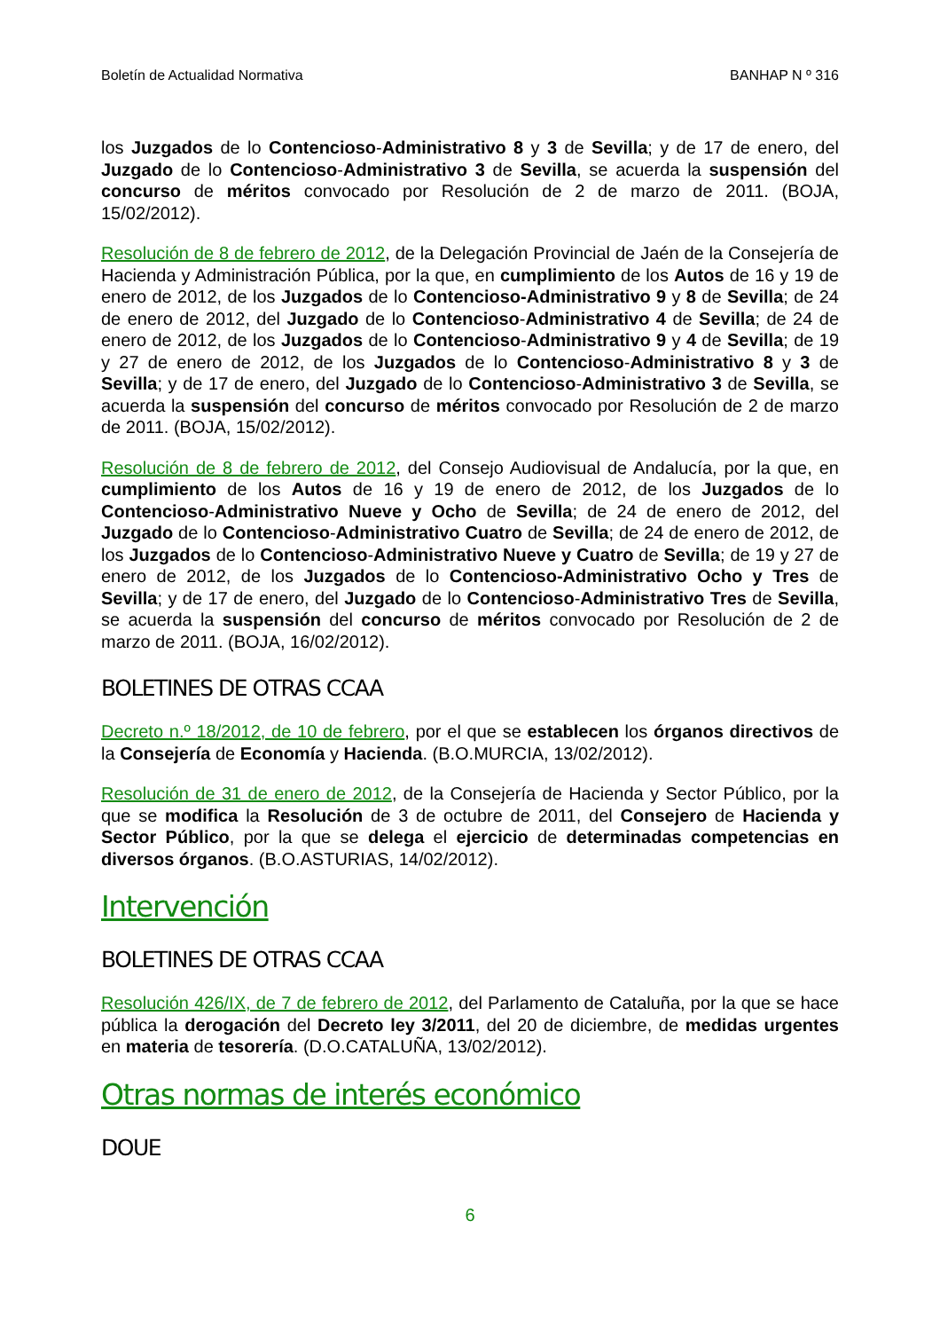Boletín de Actualidad Normativa BANHAP N º 316
los Juzgados de lo Contencioso-Administrativo 8 y 3 de Sevilla; y de 17 de enero, del Juzgado de lo Contencioso-Administrativo 3 de Sevilla, se acuerda la suspensión del concurso de méritos convocado por Resolución de 2 de marzo de 2011. (BOJA, 15/02/2012).
Resolución de 8 de febrero de 2012, de la Delegación Provincial de Jaén de la Consejería de Hacienda y Administración Pública, por la que, en cumplimiento de los Autos de 16 y 19 de enero de 2012, de los Juzgados de lo Contencioso-Administrativo 9 y 8 de Sevilla; de 24 de enero de 2012, del Juzgado de lo Contencioso-Administrativo 4 de Sevilla; de 24 de enero de 2012, de los Juzgados de lo Contencioso-Administrativo 9 y 4 de Sevilla; de 19 y 27 de enero de 2012, de los Juzgados de lo Contencioso-Administrativo 8 y 3 de Sevilla; y de 17 de enero, del Juzgado de lo Contencioso-Administrativo 3 de Sevilla, se acuerda la suspensión del concurso de méritos convocado por Resolución de 2 de marzo de 2011. (BOJA, 15/02/2012).
Resolución de 8 de febrero de 2012, del Consejo Audiovisual de Andalucía, por la que, en cumplimiento de los Autos de 16 y 19 de enero de 2012, de los Juzgados de lo Contencioso-Administrativo Nueve y Ocho de Sevilla; de 24 de enero de 2012, del Juzgado de lo Contencioso-Administrativo Cuatro de Sevilla; de 24 de enero de 2012, de los Juzgados de lo Contencioso-Administrativo Nueve y Cuatro de Sevilla; de 19 y 27 de enero de 2012, de los Juzgados de lo Contencioso-Administrativo Ocho y Tres de Sevilla; y de 17 de enero, del Juzgado de lo Contencioso-Administrativo Tres de Sevilla, se acuerda la suspensión del concurso de méritos convocado por Resolución de 2 de marzo de 2011. (BOJA, 16/02/2012).
BOLETINES DE OTRAS CCAA
Decreto n.º 18/2012, de 10 de febrero, por el que se establecen los órganos directivos de la Consejería de Economía y Hacienda. (B.O.MURCIA, 13/02/2012).
Resolución de 31 de enero de 2012, de la Consejería de Hacienda y Sector Público, por la que se modifica la Resolución de 3 de octubre de 2011, del Consejero de Hacienda y Sector Público, por la que se delega el ejercicio de determinadas competencias en diversos órganos. (B.O.ASTURIAS, 14/02/2012).
Intervención
BOLETINES DE OTRAS CCAA
Resolución 426/IX, de 7 de febrero de 2012, del Parlamento de Cataluña, por la que se hace pública la derogación del Decreto ley 3/2011, del 20 de diciembre, de medidas urgentes en materia de tesorería. (D.O.CATALUÑA, 13/02/2012).
Otras normas de interés económico
DOUE
6